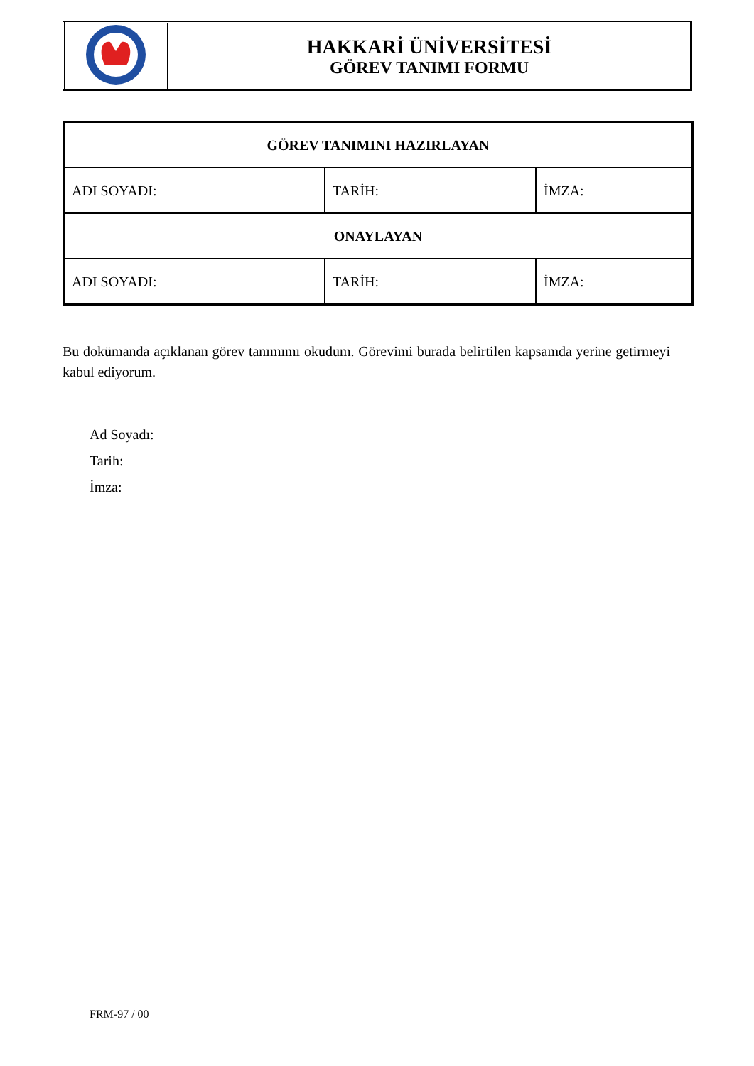| | HAKKARİ ÜNİVERSİTESİ GÖREV TANIMI FORMU |
| GÖREV TANIMINI HAZIRLAYAN | | |
| ADI SOYADI: | TARİH: | İMZA: |
| ONAYLAYAN | | |
| ADI SOYADI: | TARİH: | İMZA: |
Bu dokümanda açıklanan görev tanımımı okudum. Görevimi burada belirtilen kapsamda yerine getirmeyi kabul ediyorum.
Ad Soyadı:
Tarih:
İmza:
FRM-97 / 00